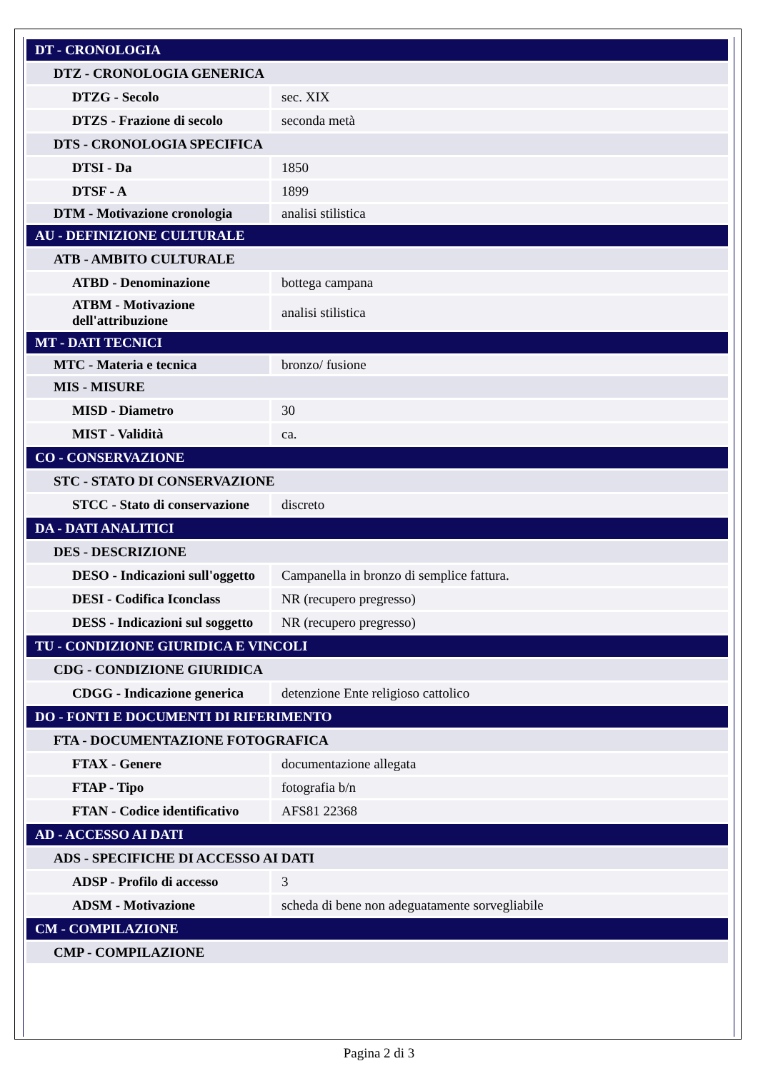| DT - CRONOLOGIA | |
| DTZ - CRONOLOGIA GENERICA | |
| DTZG - Secolo | sec. XIX |
| DTZS - Frazione di secolo | seconda metà |
| DTS - CRONOLOGIA SPECIFICA | |
| DTSI - Da | 1850 |
| DTSF - A | 1899 |
| DTM - Motivazione cronologia | analisi stilistica |
| AU - DEFINIZIONE CULTURALE | |
| ATB - AMBITO CULTURALE | |
| ATBD - Denominazione | bottega campana |
| ATBM - Motivazione dell'attribuzione | analisi stilistica |
| MT - DATI TECNICI | |
| MTC - Materia e tecnica | bronzo/ fusione |
| MIS - MISURE | |
| MISD - Diametro | 30 |
| MIST - Validità | ca. |
| CO - CONSERVAZIONE | |
| STC - STATO DI CONSERVAZIONE | |
| STCC - Stato di conservazione | discreto |
| DA - DATI ANALITICI | |
| DES - DESCRIZIONE | |
| DESO - Indicazioni sull'oggetto | Campanella in bronzo di semplice fattura. |
| DESI - Codifica Iconclass | NR (recupero pregresso) |
| DESS - Indicazioni sul soggetto | NR (recupero pregresso) |
| TU - CONDIZIONE GIURIDICA E VINCOLI | |
| CDG - CONDIZIONE GIURIDICA | |
| CDGG - Indicazione generica | detenzione Ente religioso cattolico |
| DO - FONTI E DOCUMENTI DI RIFERIMENTO | |
| FTA - DOCUMENTAZIONE FOTOGRAFICA | |
| FTAX - Genere | documentazione allegata |
| FTAP - Tipo | fotografia b/n |
| FTAN - Codice identificativo | AFS81 22368 |
| AD - ACCESSO AI DATI | |
| ADS - SPECIFICHE DI ACCESSO AI DATI | |
| ADSP - Profilo di accesso | 3 |
| ADSM - Motivazione | scheda di bene non adeguatamente sorvegliabile |
| CM - COMPILAZIONE | |
| CMP - COMPILAZIONE | |
Pagina 2 di 3